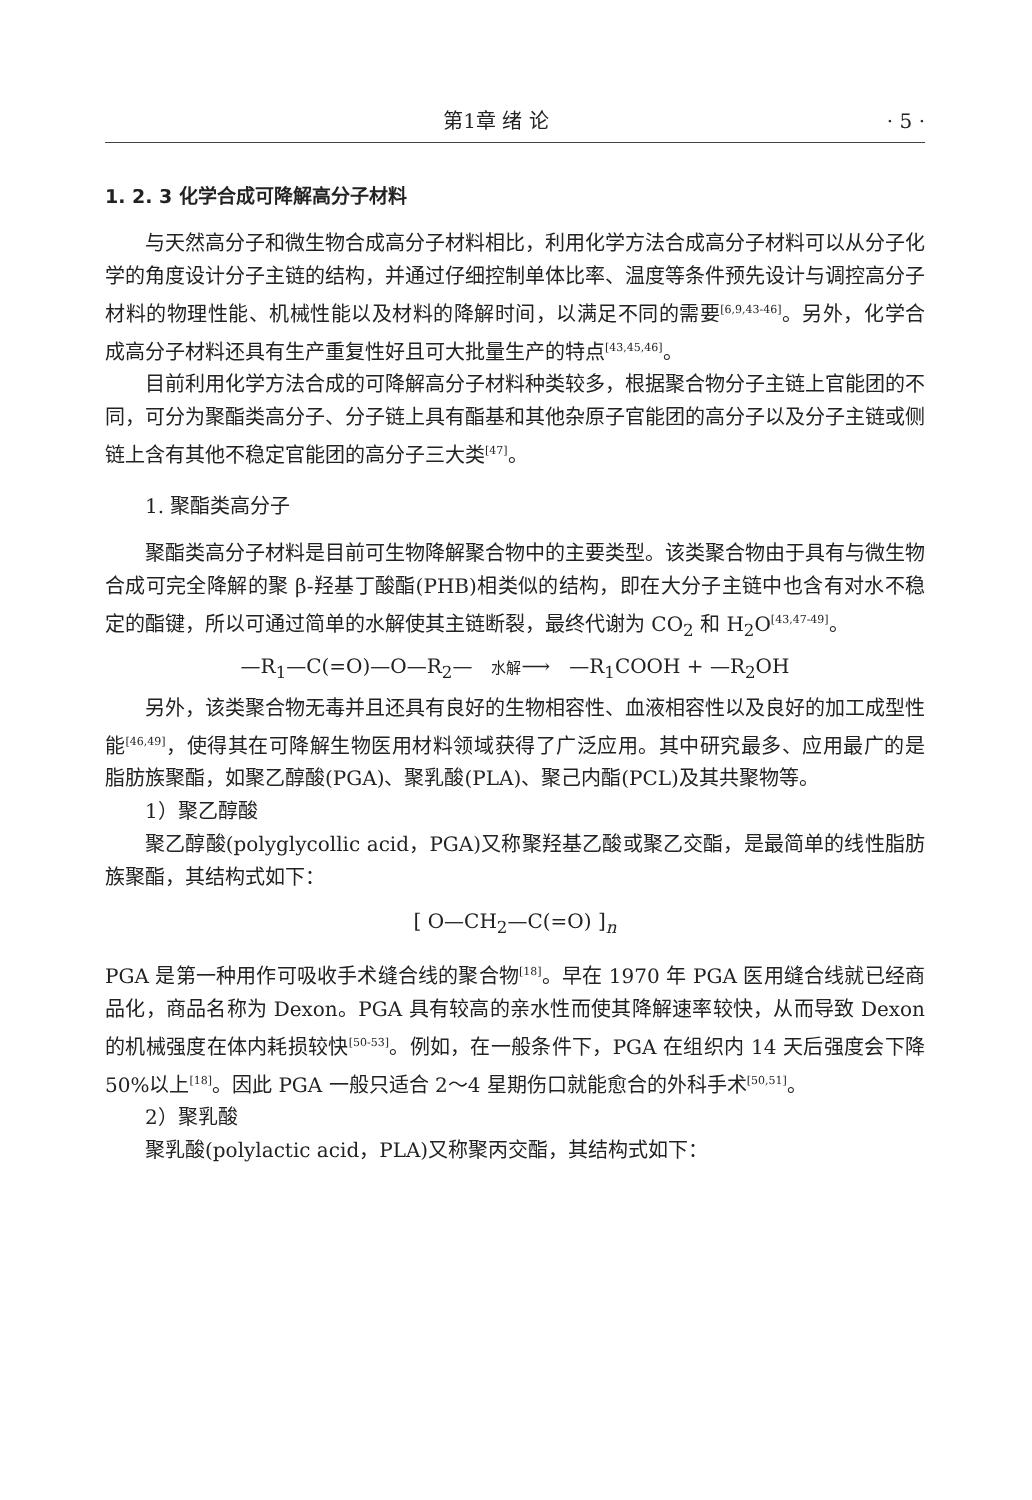第1章 绪 论 · 5 ·
1. 2. 3 化学合成可降解高分子材料
与天然高分子和微生物合成高分子材料相比，利用化学方法合成高分子材料可以从分子化学的角度设计分子主链的结构，并通过仔细控制单体比率、温度等条件预先设计与调控高分子材料的物理性能、机械性能以及材料的降解时间，以满足不同的需要<sup>[6,9,43-46]</sup>。另外，化学合成高分子材料还具有生产重复性好且可大批量生产的特点<sup>[43,45,46]</sup>。
目前利用化学方法合成的可降解高分子材料种类较多，根据聚合物分子主链上官能团的不同，可分为聚酯类高分子、分子链上具有酯基和其他杂原子官能团的高分子以及分子主链或侧链上含有其他不稳定官能团的高分子三大类<sup>[47]</sup>。
1. 聚酯类高分子
聚酯类高分子材料是目前可生物降解聚合物中的主要类型。该类聚合物由于具有与微生物合成可完全降解的聚 β-羟基丁酸酯(PHB)相类似的结构，即在大分子主链中也含有对水不稳定的酯键，所以可通过简单的水解使其主链断裂，最终代谢为 CO<sub>2</sub> 和 H<sub>2</sub>O<sup>[43,47-49]</sup>。
—R<sub>1</sub>—C(=O)—O—R<sub>2</sub>— 水解⟶ —R<sub>1</sub>COOH + —R<sub>2</sub>OH
另外，该类聚合物无毒并且还具有良好的生物相容性、血液相容性以及良好的加工成型性能<sup>[46,49]</sup>，使得其在可降解生物医用材料领域获得了广泛应用。其中研究最多、应用最广的是脂肪族聚酯，如聚乙醇酸(PGA)、聚乳酸(PLA)、聚己内酯(PCL)及其共聚物等。
1）聚乙醇酸
聚乙醇酸(polyglycollic acid，PGA)又称聚羟基乙酸或聚乙交酯，是最简单的线性脂肪族聚酯，其结构式如下：
[ O—CH<sub>2</sub>—C(=O) ]<sub>n</sub>
PGA 是第一种用作可吸收手术缝合线的聚合物<sup>[18]</sup>。早在 1970 年 PGA 医用缝合线就已经商品化，商品名称为 Dexon。PGA 具有较高的亲水性而使其降解速率较快，从而导致 Dexon 的机械强度在体内耗损较快<sup>[50-53]</sup>。例如，在一般条件下，PGA 在组织内 14 天后强度会下降 50%以上<sup>[18]</sup>。因此 PGA 一般只适合 2～4 星期伤口就能愈合的外科手术<sup>[50,51]</sup>。
2）聚乳酸
聚乳酸(polylactic acid，PLA)又称聚丙交酯，其结构式如下：